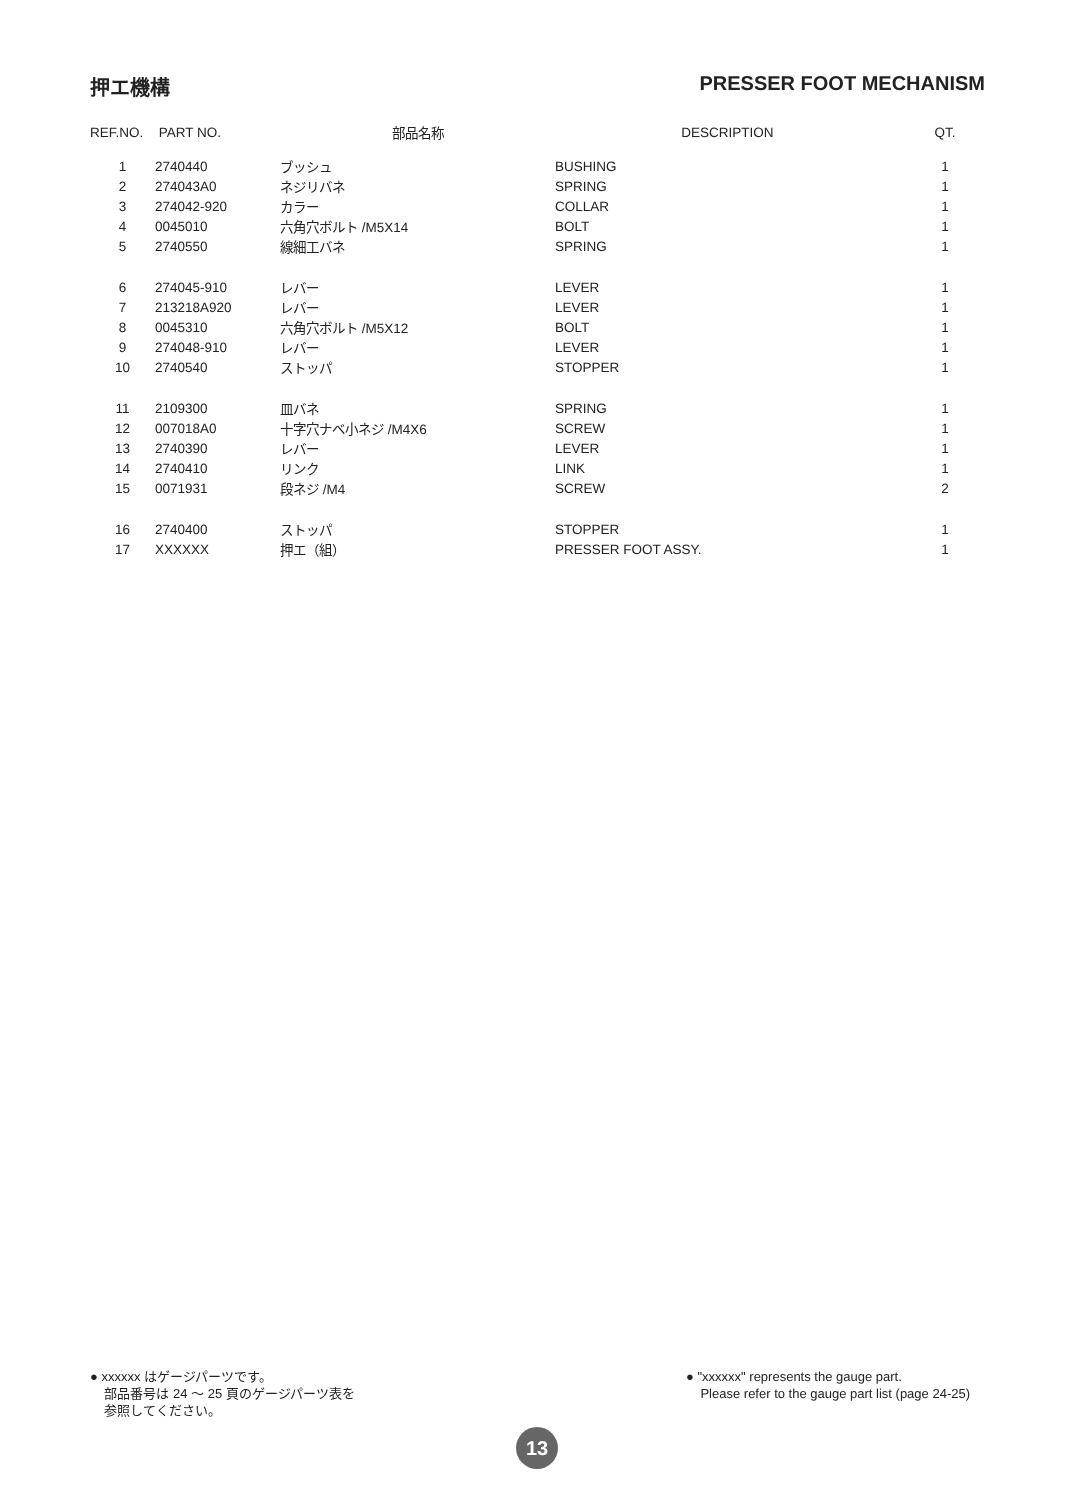押エ機構 PRESSER FOOT MECHANISM
| REF.NO. | PART NO. | 部品名称 | DESCRIPTION | QT. |
| --- | --- | --- | --- | --- |
| 1 | 2740440 | ブッシュ | BUSHING | 1 |
| 2 | 274043A0 | ネジリバネ | SPRING | 1 |
| 3 | 274042-920 | カラー | COLLAR | 1 |
| 4 | 0045010 | 六角穴ボルト /M5X14 | BOLT | 1 |
| 5 | 2740550 | 線細工バネ | SPRING | 1 |
| 6 | 274045-910 | レバー | LEVER | 1 |
| 7 | 213218A920 | レバー | LEVER | 1 |
| 8 | 0045310 | 六角穴ボルト /M5X12 | BOLT | 1 |
| 9 | 274048-910 | レバー | LEVER | 1 |
| 10 | 2740540 | ストッパ | STOPPER | 1 |
| 11 | 2109300 | 皿バネ | SPRING | 1 |
| 12 | 007018A0 | 十字穴ナベ小ネジ /M4X6 | SCREW | 1 |
| 13 | 2740390 | レバー | LEVER | 1 |
| 14 | 2740410 | リンク | LINK | 1 |
| 15 | 0071931 | 段ネジ /M4 | SCREW | 2 |
| 16 | 2740400 | ストッパ | STOPPER | 1 |
| 17 | XXXXXX | 押エ（組） | PRESSER FOOT ASSY. | 1 |
● xxxxxx はゲージパーツです。
部品番号は 24 〜 25 頁のゲージパーツ表を
参照してください。
● "xxxxxx" represents the gauge part.
Please refer to the gauge part list (page 24-25)
13